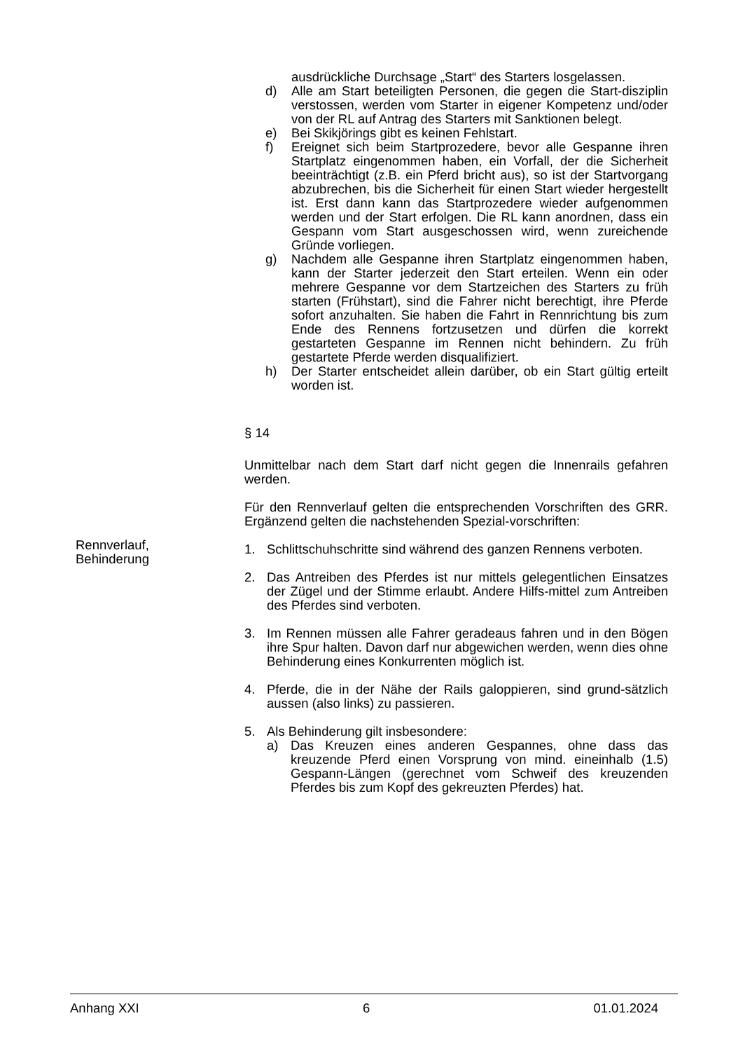ausdrückliche Durchsage „Start“ des Starters losgelassen.
d) Alle am Start beteiligten Personen, die gegen die Start-disziplin verstossen, werden vom Starter in eigener Kompetenz und/oder von der RL auf Antrag des Starters mit Sanktionen belegt.
e) Bei Skikjörings gibt es keinen Fehlstart.
f) Ereignet sich beim Startprozedere, bevor alle Gespanne ihren Startplatz eingenommen haben, ein Vorfall, der die Sicherheit beeinträchtigt (z.B. ein Pferd bricht aus), so ist der Startvorgang abzubrechen, bis die Sicherheit für einen Start wieder hergestellt ist. Erst dann kann das Startprozedere wieder aufgenommen werden und der Start erfolgen. Die RL kann anordnen, dass ein Gespann vom Start ausgeschossen wird, wenn zureichende Gründe vorliegen.
g) Nachdem alle Gespanne ihren Startplatz eingenommen haben, kann der Starter jederzeit den Start erteilen. Wenn ein oder mehrere Gespanne vor dem Startzeichen des Starters zu früh starten (Frühstart), sind die Fahrer nicht berechtigt, ihre Pferde sofort anzuhalten. Sie haben die Fahrt in Rennrichtung bis zum Ende des Rennens fortzusetzen und dürfen die korrekt gestarteten Gespanne im Rennen nicht behindern. Zu früh gestartete Pferde werden disqualifiziert.
h) Der Starter entscheidet allein darüber, ob ein Start gültig erteilt worden ist.
§ 14
Unmittelbar nach dem Start darf nicht gegen die Innenrails gefahren werden.
Für den Rennverlauf gelten die entsprechenden Vorschriften des GRR. Ergänzend gelten die nachstehenden Spezial-vorschriften:
1. Schlittschuhschritte sind während des ganzen Rennens verboten.
2. Das Antreiben des Pferdes ist nur mittels gelegentlichen Einsatzes der Zügel und der Stimme erlaubt. Andere Hilfs-mittel zum Antreiben des Pferdes sind verboten.
3. Im Rennen müssen alle Fahrer geradeaus fahren und in den Bögen ihre Spur halten. Davon darf nur abgewichen werden, wenn dies ohne Behinderung eines Konkurrenten möglich ist.
4. Pferde, die in der Nähe der Rails galoppieren, sind grund-sätzlich aussen (also links) zu passieren.
5. Als Behinderung gilt insbesondere:
a) Das Kreuzen eines anderen Gespannes, ohne dass das kreuzende Pferd einen Vorsprung von mind. eineinhalb (1.5) Gespann-Längen (gerechnet vom Schweif des kreuzenden Pferdes bis zum Kopf des gekreuzten Pferdes) hat.
Rennverlauf,
Behinderung
Anhang XXI 6 01.01.2024